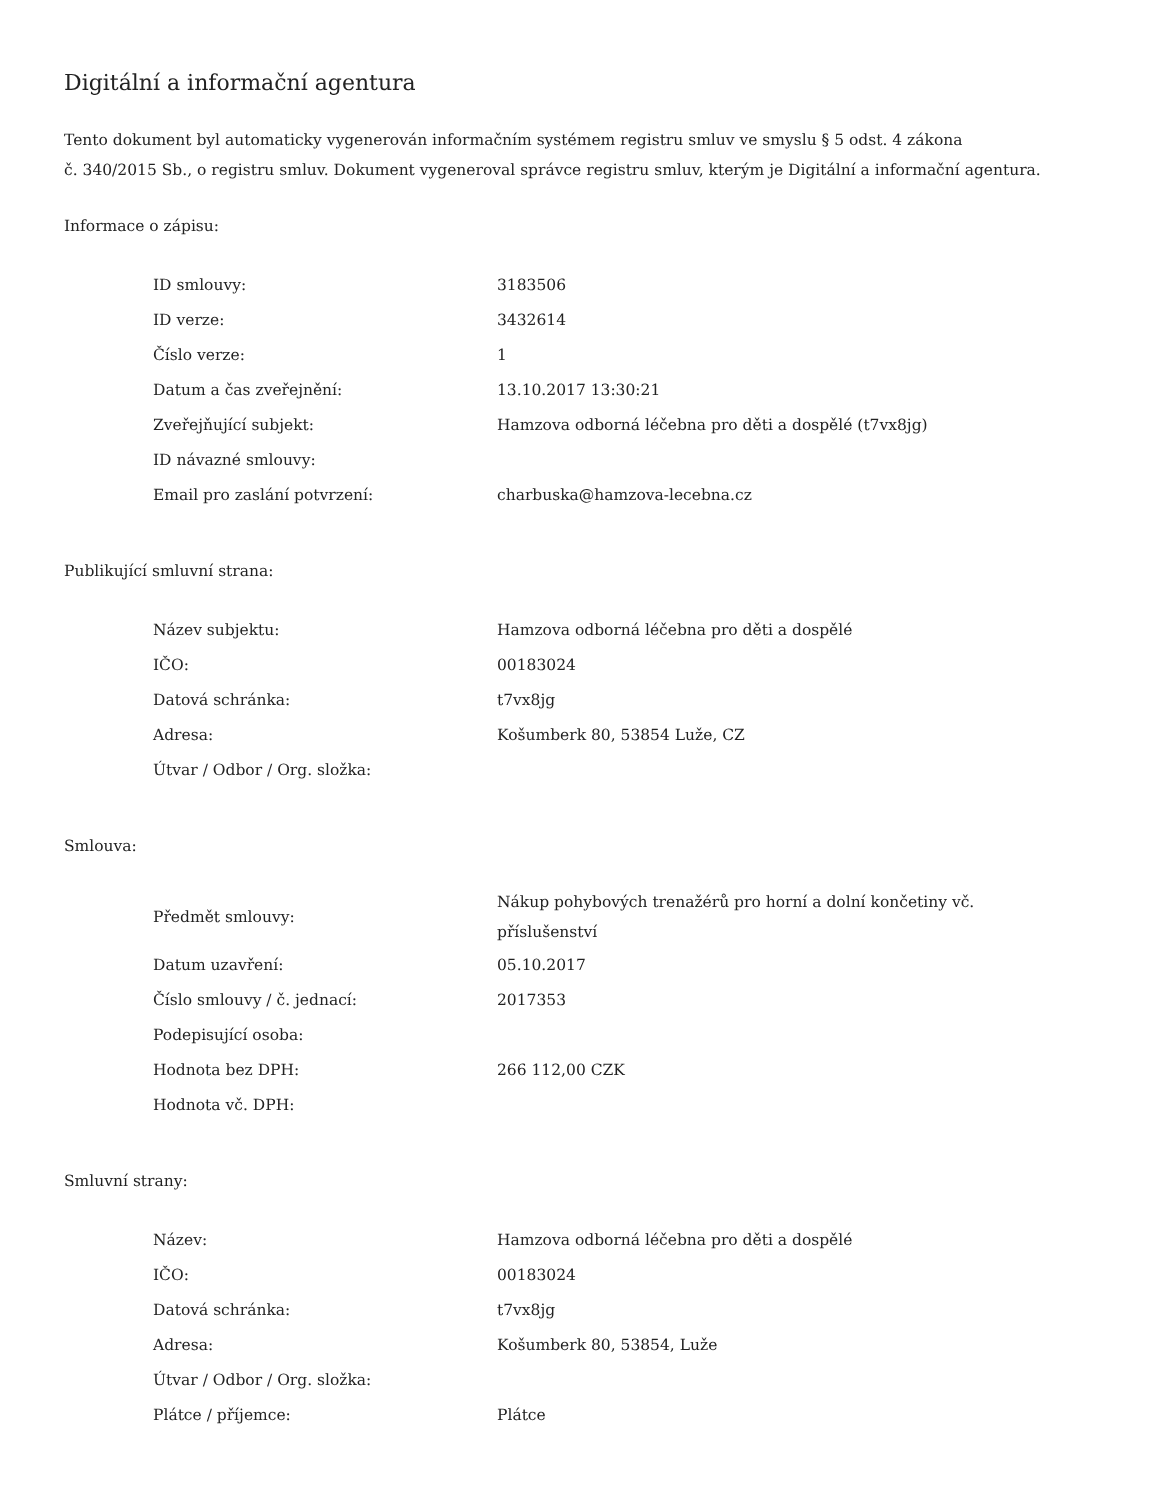Digitální a informační agentura
Tento dokument byl automaticky vygenerován informačním systémem registru smluv ve smyslu § 5 odst. 4 zákona
č. 340/2015 Sb., o registru smluv. Dokument vygeneroval správce registru smluv, kterým je Digitální a informační agentura.
Informace o zápisu:
| ID smlouvy: | 3183506 |
| ID verze: | 3432614 |
| Číslo verze: | 1 |
| Datum a čas zveřejnění: | 13.10.2017 13:30:21 |
| Zveřejňující subjekt: | Hamzova odborná léčebna pro děti a dospělé (t7vx8jg) |
| ID návazné smlouvy: | |
| Email pro zaslání potvrzení: | charbuska@hamzova-lecebna.cz |
Publikující smluvní strana:
| Název subjektu: | Hamzova odborná léčebna pro děti a dospělé |
| IČO: | 00183024 |
| Datová schránka: | t7vx8jg |
| Adresa: | Košumberk 80, 53854 Luže, CZ |
| Útvar / Odbor / Org. složka: | |
Smlouva:
| Předmět smlouvy: | Nákup pohybových trenažérů pro horní a dolní končetiny vč. příslušenství |
| Datum uzavření: | 05.10.2017 |
| Číslo smlouvy / č. jednací: | 2017353 |
| Podepisující osoba: | |
| Hodnota bez DPH: | 266 112,00 CZK |
| Hodnota vč. DPH: | |
Smluvní strany:
| Název: | Hamzova odborná léčebna pro děti a dospělé |
| IČO: | 00183024 |
| Datová schránka: | t7vx8jg |
| Adresa: | Košumberk 80, 53854, Luže |
| Útvar / Odbor / Org. složka: | |
| Plátce / příjemce: | Plátce |